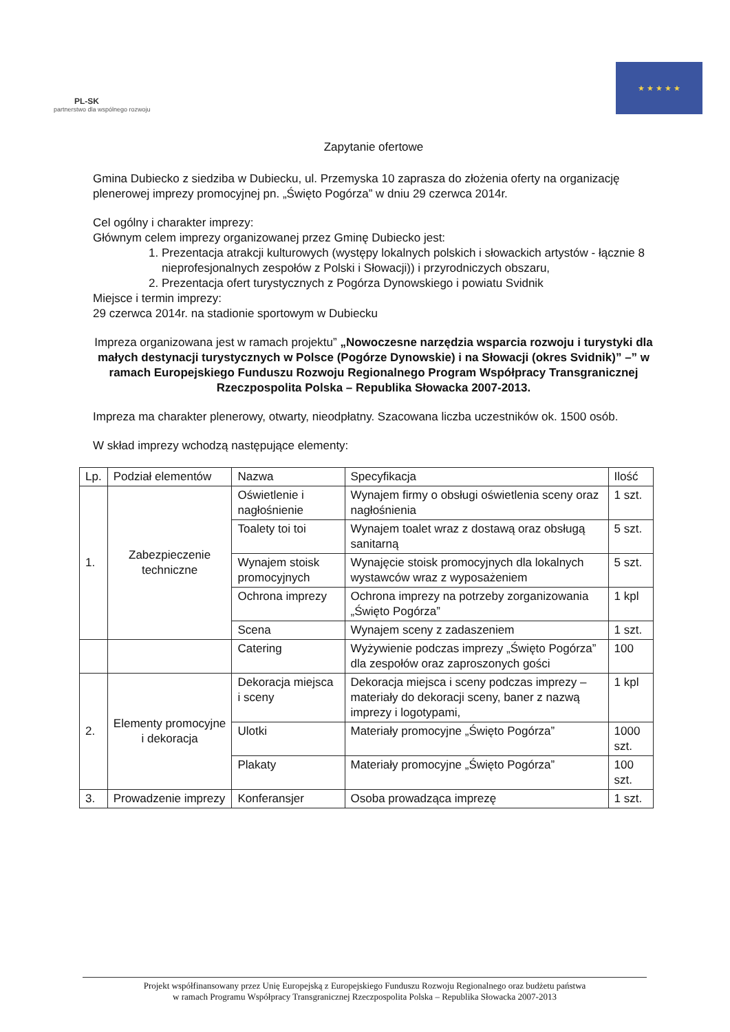PL-SK
partnerstwo dla wspólnego rozwoju
★ ★ ★ ★ ★
Zapytanie ofertowe
Gmina Dubiecko z siedziba w Dubiecku, ul. Przemyska 10 zaprasza do złożenia oferty na organizację plenerowej imprezy promocyjnej pn. „Święto Pogórza” w dniu 29 czerwca 2014r.
Cel ogólny i charakter imprezy:
Głównym celem imprezy organizowanej przez Gminę Dubiecko jest:
1. Prezentacja atrakcji kulturowych (występy lokalnych polskich i słowackich artystów - łącznie 8 nieprofesjonalnych zespołów z Polski i Słowacji)) i przyrodniczych obszaru,
2. Prezentacja ofert turystycznych z Pogórza Dynowskiego i powiatu Svidnik
Miejsce i termin imprezy:
29 czerwca 2014r. na stadionie sportowym w Dubiecku
Impreza organizowana jest w ramach projektu” „Nowoczesne narzędzia wsparcia rozwoju i turystyki dla małych destynacji turystycznych w Polsce (Pogórze Dynowskie) i na Słowacji (okres Svidnik)” –” w ramach Europejskiego Funduszu Rozwoju Regionalnego Program Współpracy Transgranicznej Rzeczpospolita Polska – Republika Słowacka 2007-2013.
Impreza ma charakter plenerowy, otwarty, nieodpłatny. Szacowana liczba uczestników ok. 1500 osób.
W skład imprezy wchodzą następujące elementy:
| Lp. | Podział elementów | Nazwa | Specyfikacja | Ilość |
| --- | --- | --- | --- | --- |
| 1. | Zabezpieczenie techniczne | Oświetlenie i nagłośnienie | Wynajem firmy o obsługi oświetlenia sceny oraz nagłośnienia | 1 szt. |
| | | Toalety toi toi | Wynajem toalet wraz z dostawą oraz obsługą sanitarną | 5 szt. |
| | | Wynajem stoisk promocyjnych | Wynajęcie stoisk promocyjnych dla lokalnych wystawców wraz z wyposażeniem | 5 szt. |
| | | Ochrona imprezy | Ochrona imprezy na potrzeby zorganizowania „Święto Pogórza” | 1 kpl |
| | | Scena | Wynajem sceny z zadaszeniem | 1 szt. |
| | | Catering | Wyżywienie podczas imprezy „Święto Pogórza” dla zespołów oraz zaproszonych gości | 100 |
| 2. | Elementy promocyjne i dekoracja | Dekoracja miejsca i sceny | Dekoracja miejsca i sceny podczas imprezy – materiały do dekoracji sceny, baner z nazwą imprezy i logotypami, | 1 kpl |
| | | Ulotki | Materiały promocyjne „Święto Pogórza” | 1000 szt. |
| | | Plakaty | Materiały promocyjne „Święto Pogórza” | 100 szt. |
| 3. | Prowadzenie imprezy | Konferansjer | Osoba prowadząca imprezę | 1 szt. |
Projekt współfinansowany przez Unię Europejską z Europejskiego Funduszu Rozwoju Regionalnego oraz budżetu państwa
w ramach Programu Współpracy Transgranicznej Rzeczpospolita Polska – Republika Słowacka 2007-2013